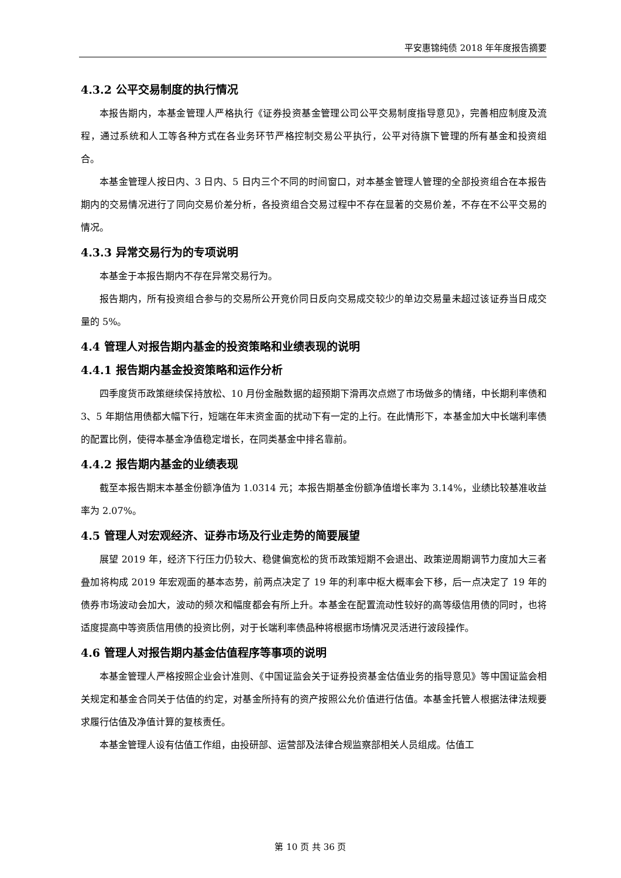平安惠锦纯债 2018 年年度报告摘要
4.3.2 公平交易制度的执行情况
本报告期内，本基金管理人严格执行《证券投资基金管理公司公平交易制度指导意见》，完善相应制度及流程，通过系统和人工等各种方式在各业务环节严格控制交易公平执行，公平对待旗下管理的所有基金和投资组合。
本基金管理人按日内、3 日内、5 日内三个不同的时间窗口，对本基金管理人管理的全部投资组合在本报告期内的交易情况进行了同向交易价差分析，各投资组合交易过程中不存在显著的交易价差，不存在不公平交易的情况。
4.3.3 异常交易行为的专项说明
本基金于本报告期内不存在异常交易行为。
报告期内，所有投资组合参与的交易所公开竞价同日反向交易成交较少的单边交易量未超过该证券当日成交量的 5%。
4.4 管理人对报告期内基金的投资策略和业绩表现的说明
4.4.1 报告期内基金投资策略和运作分析
四季度货币政策继续保持放松、10 月份金融数据的超预期下滑再次点燃了市场做多的情绪，中长期利率债和 3、5 年期信用债都大幅下行，短端在年末资金面的扰动下有一定的上行。在此情形下，本基金加大中长端利率债的配置比例，使得本基金净值稳定增长，在同类基金中排名靠前。
4.4.2 报告期内基金的业绩表现
截至本报告期末本基金份额净值为 1.0314 元；本报告期基金份额净值增长率为 3.14%，业绩比较基准收益率为 2.07%。
4.5 管理人对宏观经济、证券市场及行业走势的简要展望
展望 2019 年，经济下行压力仍较大、稳健偏宽松的货币政策短期不会退出、政策逆周期调节力度加大三者叠加将构成 2019 年宏观面的基本态势，前两点决定了 19 年的利率中枢大概率会下移，后一点决定了 19 年的债券市场波动会加大，波动的频次和幅度都会有所上升。本基金在配置流动性较好的高等级信用债的同时，也将适度提高中等资质信用债的投资比例，对于长端利率债品种将根据市场情况灵活进行波段操作。
4.6 管理人对报告期内基金估值程序等事项的说明
本基金管理人严格按照企业会计准则、《中国证监会关于证券投资基金估值业务的指导意见》等中国证监会相关规定和基金合同关于估值的约定，对基金所持有的资产按照公允价值进行估值。本基金托管人根据法律法规要求履行估值及净值计算的复核责任。
本基金管理人设有估值工作组，由投研部、运营部及法律合规监察部相关人员组成。估值工
第 10 页 共 36 页